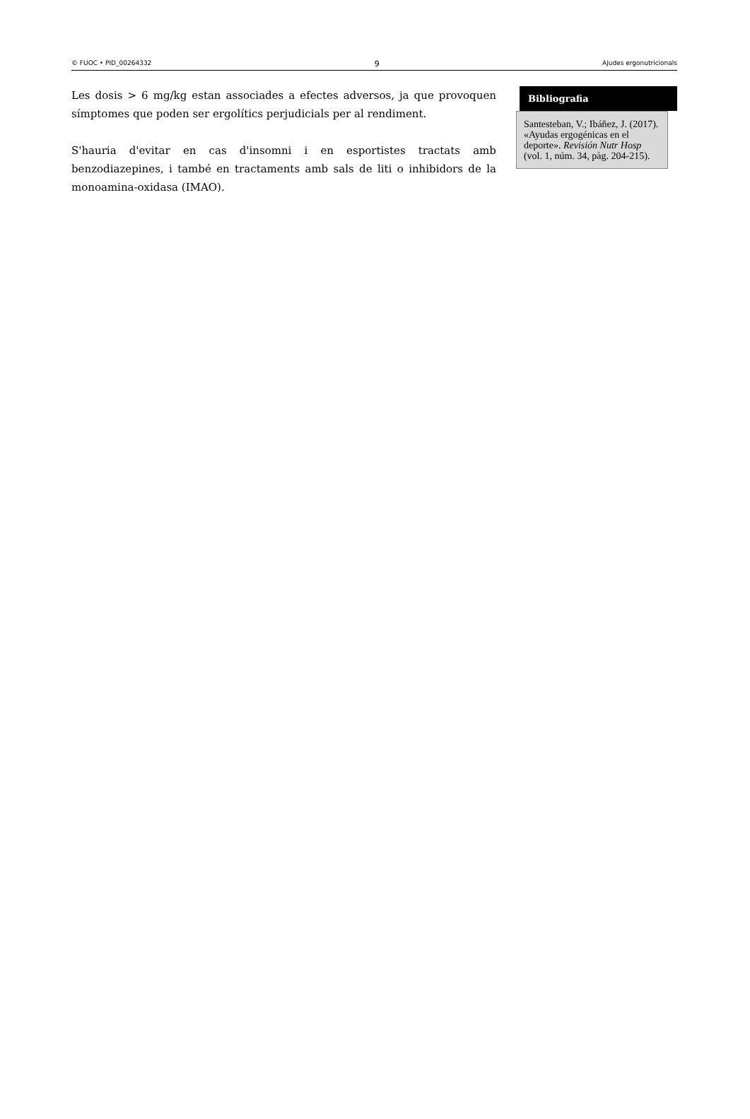© FUOC • PID_00264332 9 Ajudes ergonutricionals
Les dosis > 6 mg/kg estan associades a efectes adversos, ja que provoquen símptomes que poden ser ergolítics perjudicials per al rendiment.
S'hauria d'evitar en cas d'insomni i en esportistes tractats amb benzodiazepines, i també en tractaments amb sals de liti o inhibidors de la monoamina-oxidasa (IMAO).
Bibliografia
Santesteban, V.; Ibáñez, J. (2017). «Ayudas ergogénicas en el deporte». Revisión Nutr Hosp (vol. 1, núm. 34, pàg. 204-215).